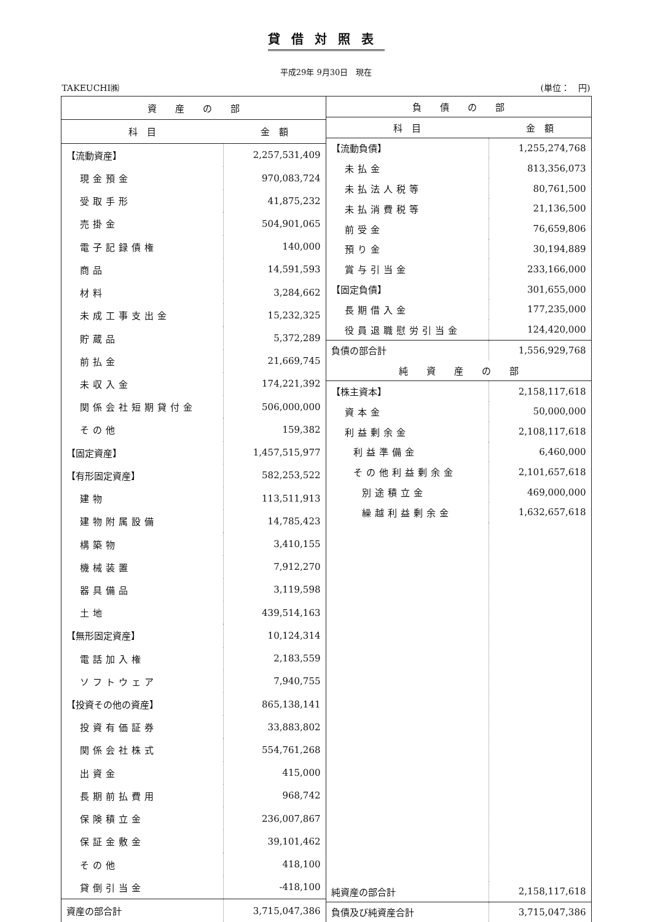貸借対照表
平成29年 9月30日　現在
TAKEUCHI㈱ (単位：　円)
| 資 産 の 部 | |
| --- | --- |
| 科 目 | 金 額 |
| 【流動資産】 | 2,257,531,409 |
| 現金預金 | 970,083,724 |
| 受取手形 | 41,875,232 |
| 売掛金 | 504,901,065 |
| 電子記録債権 | 140,000 |
| 商品 | 14,591,593 |
| 材料 | 3,284,662 |
| 未成工事支出金 | 15,232,325 |
| 貯蔵品 | 5,372,289 |
| 前払金 | 21,669,745 |
| 未収入金 | 174,221,392 |
| 関係会社短期貸付金 | 506,000,000 |
| その他 | 159,382 |
| 【固定資産】 | 1,457,515,977 |
| 【有形固定資産】 | 582,253,522 |
| 建物 | 113,511,913 |
| 建物附属設備 | 14,785,423 |
| 構築物 | 3,410,155 |
| 機械装置 | 7,912,270 |
| 器具備品 | 3,119,598 |
| 土地 | 439,514,163 |
| 【無形固定資産】 | 10,124,314 |
| 電話加入権 | 2,183,559 |
| ソフトウェア | 7,940,755 |
| 【投資その他の資産】 | 865,138,141 |
| 投資有価証券 | 33,883,802 |
| 関係会社株式 | 554,761,268 |
| 出資金 | 415,000 |
| 長期前払費用 | 968,742 |
| 保険積立金 | 236,007,867 |
| 保証金敷金 | 39,101,462 |
| その他 | 418,100 |
| 貸倒引当金 | -418,100 |
| 資産の部合計 | 3,715,047,386 |
| 負 債 の 部 | |
| --- | --- |
| 科 目 | 金 額 |
| 【流動負債】 | 1,255,274,768 |
| 未払金 | 813,356,073 |
| 未払法人税等 | 80,761,500 |
| 未払消費税等 | 21,136,500 |
| 前受金 | 76,659,806 |
| 預り金 | 30,194,889 |
| 賞与引当金 | 233,166,000 |
| 【固定負債】 | 301,655,000 |
| 長期借入金 | 177,235,000 |
| 役員退職慰労引当金 | 124,420,000 |
| 負債の部合計 | 1,556,929,768 |
| 純 資 産 の 部 | |
| 【株主資本】 | 2,158,117,618 |
| 資本金 | 50,000,000 |
| 利益剰余金 | 2,108,117,618 |
| 利益準備金 | 6,460,000 |
| その他利益剰余金 | 2,101,657,618 |
| 別途積立金 | 469,000,000 |
| 繰越利益剰余金 | 1,632,657,618 |
| 純資産の部合計 | 2,158,117,618 |
| 負債及び純資産合計 | 3,715,047,386 |